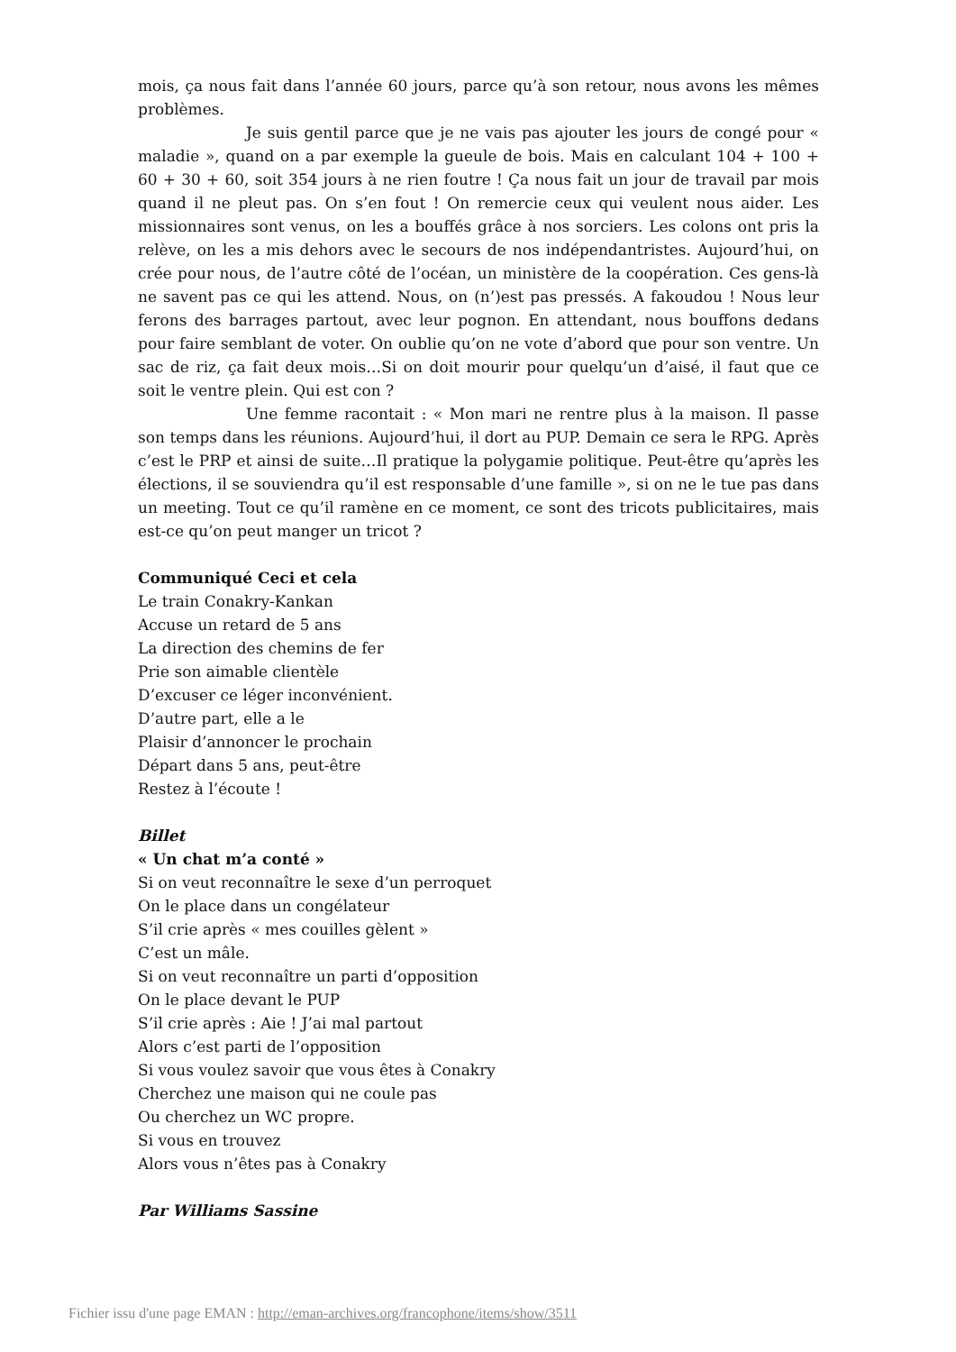mois, ça nous fait dans l’année 60 jours, parce qu’à son retour, nous avons les mêmes problèmes.
Je suis gentil parce que je ne vais pas ajouter les jours de congé pour « maladie », quand on a par exemple la gueule de bois. Mais en calculant 104 + 100 + 60 + 30 + 60, soit 354 jours à ne rien foutre ! Ça nous fait un jour de travail par mois quand il ne pleut pas. On s’en fout ! On remercie ceux qui veulent nous aider. Les missionnaires sont venus, on les a bouffés grâce à nos sorciers. Les colons ont pris la relève, on les a mis dehors avec le secours de nos indépendantristes. Aujourd’hui, on crée pour nous, de l’autre côté de l’océan, un ministère de la coopération. Ces gens-là ne savent pas ce qui les attend. Nous, on (n’)est pas pressés. A fakoudou ! Nous leur ferons des barrages partout, avec leur pognon. En attendant, nous bouffons dedans pour faire semblant de voter. On oublie qu’on ne vote d’abord que pour son ventre. Un sac de riz, ça fait deux mois…Si on doit mourir pour quelqu’un d’aisé, il faut que ce soit le ventre plein. Qui est con ?
Une femme racontait : « Mon mari ne rentre plus à la maison. Il passe son temps dans les réunions. Aujourd’hui, il dort au PUP. Demain ce sera le RPG. Après c’est le PRP et ainsi de suite…Il pratique la polygamie politique. Peut-être qu’après les élections, il se souviendra qu’il est responsable d’une famille », si on ne le tue pas dans un meeting. Tout ce qu’il ramène en ce moment, ce sont des tricots publicitaires, mais est-ce qu’on peut manger un tricot ?
Communiqué Ceci et cela
Le train Conakry-Kankan
Accuse un retard de 5 ans
La direction des chemins de fer
Prie son aimable clientèle
D’excuser ce léger inconvénient.
D’autre part, elle a le
Plaisir d’annoncer le prochain
Départ dans 5 ans, peut-être
Restez à l’écoute !
Billet
« Un chat m’a conté »
Si on veut reconnaître le sexe d’un perroquet
On le place dans un congélateur
S’il crie après « mes couilles gèlent »
C’est un mâle.
Si on veut reconnaître un parti d’opposition
On le place devant le PUP
S’il crie après : Aie ! J’ai mal partout
Alors c’est parti de l’opposition
Si vous voulez savoir que vous êtes à Conakry
Cherchez une maison qui ne coule pas
Ou cherchez un WC propre.
Si vous en trouvez
Alors vous n’êtes pas à Conakry
Par Williams Sassine
Fichier issu d'une page EMAN : http://eman-archives.org/francophone/items/show/3511